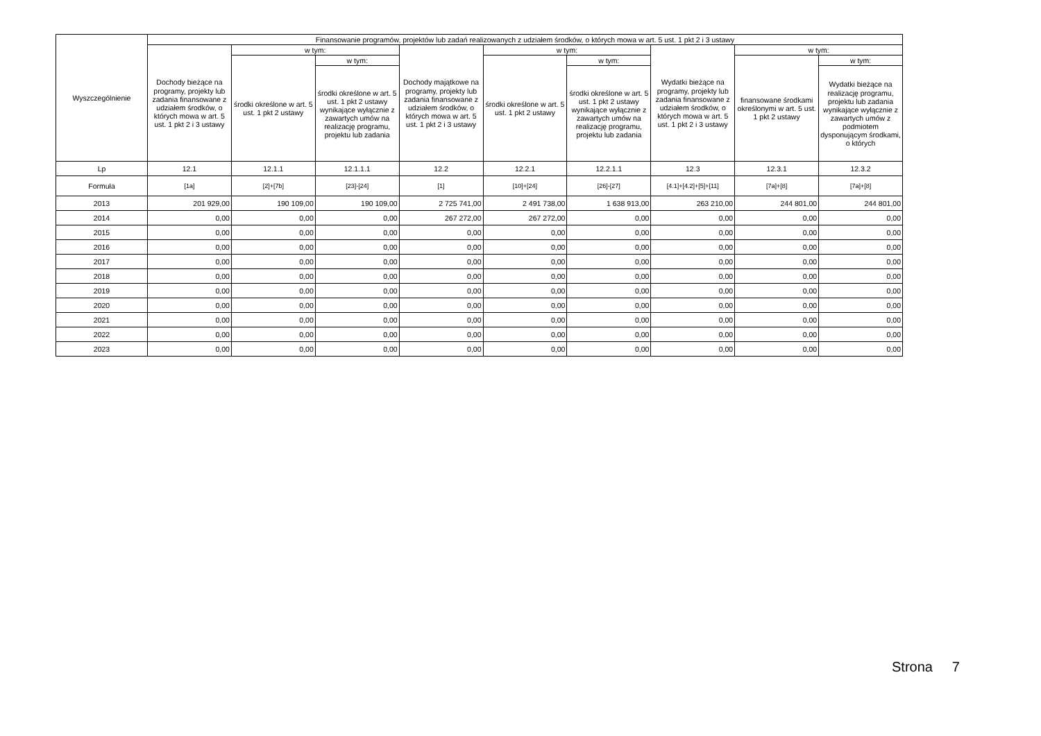| Wyszczególnienie | Finansowanie programów, projektów lub zadań realizowanych z udziałem środków, o których mowa w art. 5 ust. 1 pkt 2 i 3 ustawy | | | | | | | | |
| --- | --- | --- | --- | --- | --- | --- | --- | --- | --- |
| | Dochody bieżące na programy, projekty lub zadania finansowane z udziałem środków, o których mowa w art. 5 ust. 1 pkt 2 i 3 ustawy | w tym: | | Dochody majątkowe na programy, projekty lub zadania finansowane z udziałem środków, o których mowa w art. 5 ust. 1 pkt 2 i 3 ustawy | w tym: | | Wydatki bieżące na programy, projekty lub zadania finansowane z udziałem środków, o których mowa w art. 5 ust. 1 pkt 2 i 3 ustawy | w tym: | |
| | | środki określone w art. 5 ust. 1 pkt 2 ustawy | w tym: | | środki określone w art. 5 ust. 1 pkt 2 ustawy | w tym: | | finansowane środkami określonymi w art. 5 ust. 1 pkt 2 ustawy | w tym: |
| | | | środki określone w art. 5 ust. 1 pkt 2 ustawy wynikające wyłącznie z zawartych umów na realizację programu, projektu lub zadania | | | środki określone w art. 5 ust. 1 pkt 2 ustawy wynikające wyłącznie z zawartych umów na realizację programu, projektu lub zadania | | | Wydatki bieżące na realizację programu, projektu lub zadania wynikające wyłącznie z zawartych umów z podmiotem dysponującym środkami, o których |
| Lp | 12.1 | 12.1.1 | 12.1.1.1 | 12.2 | 12.2.1 | 12.2.1.1 | 12.3 | 12.3.1 | 12.3.2 |
| Formuła | [1a] | [2]+[7b] | [23]-[24] | [1] | [10]+[24] | [26]-[27] | [4.1]+[4.2]+[5]+[11] | [7a]+[8] | [7a]+[8] |
| 2013 | 201 929,00 | 190 109,00 | 190 109,00 | 2 725 741,00 | 2 491 738,00 | 1 638 913,00 | 263 210,00 | 244 801,00 | 244 801,00 |
| 2014 | 0,00 | 0,00 | 0,00 | 267 272,00 | 267 272,00 | 0,00 | 0,00 | 0,00 | 0,00 |
| 2015 | 0,00 | 0,00 | 0,00 | 0,00 | 0,00 | 0,00 | 0,00 | 0,00 | 0,00 |
| 2016 | 0,00 | 0,00 | 0,00 | 0,00 | 0,00 | 0,00 | 0,00 | 0,00 | 0,00 |
| 2017 | 0,00 | 0,00 | 0,00 | 0,00 | 0,00 | 0,00 | 0,00 | 0,00 | 0,00 |
| 2018 | 0,00 | 0,00 | 0,00 | 0,00 | 0,00 | 0,00 | 0,00 | 0,00 | 0,00 |
| 2019 | 0,00 | 0,00 | 0,00 | 0,00 | 0,00 | 0,00 | 0,00 | 0,00 | 0,00 |
| 2020 | 0,00 | 0,00 | 0,00 | 0,00 | 0,00 | 0,00 | 0,00 | 0,00 | 0,00 |
| 2021 | 0,00 | 0,00 | 0,00 | 0,00 | 0,00 | 0,00 | 0,00 | 0,00 | 0,00 |
| 2022 | 0,00 | 0,00 | 0,00 | 0,00 | 0,00 | 0,00 | 0,00 | 0,00 | 0,00 |
| 2023 | 0,00 | 0,00 | 0,00 | 0,00 | 0,00 | 0,00 | 0,00 | 0,00 | 0,00 |
Strona 7